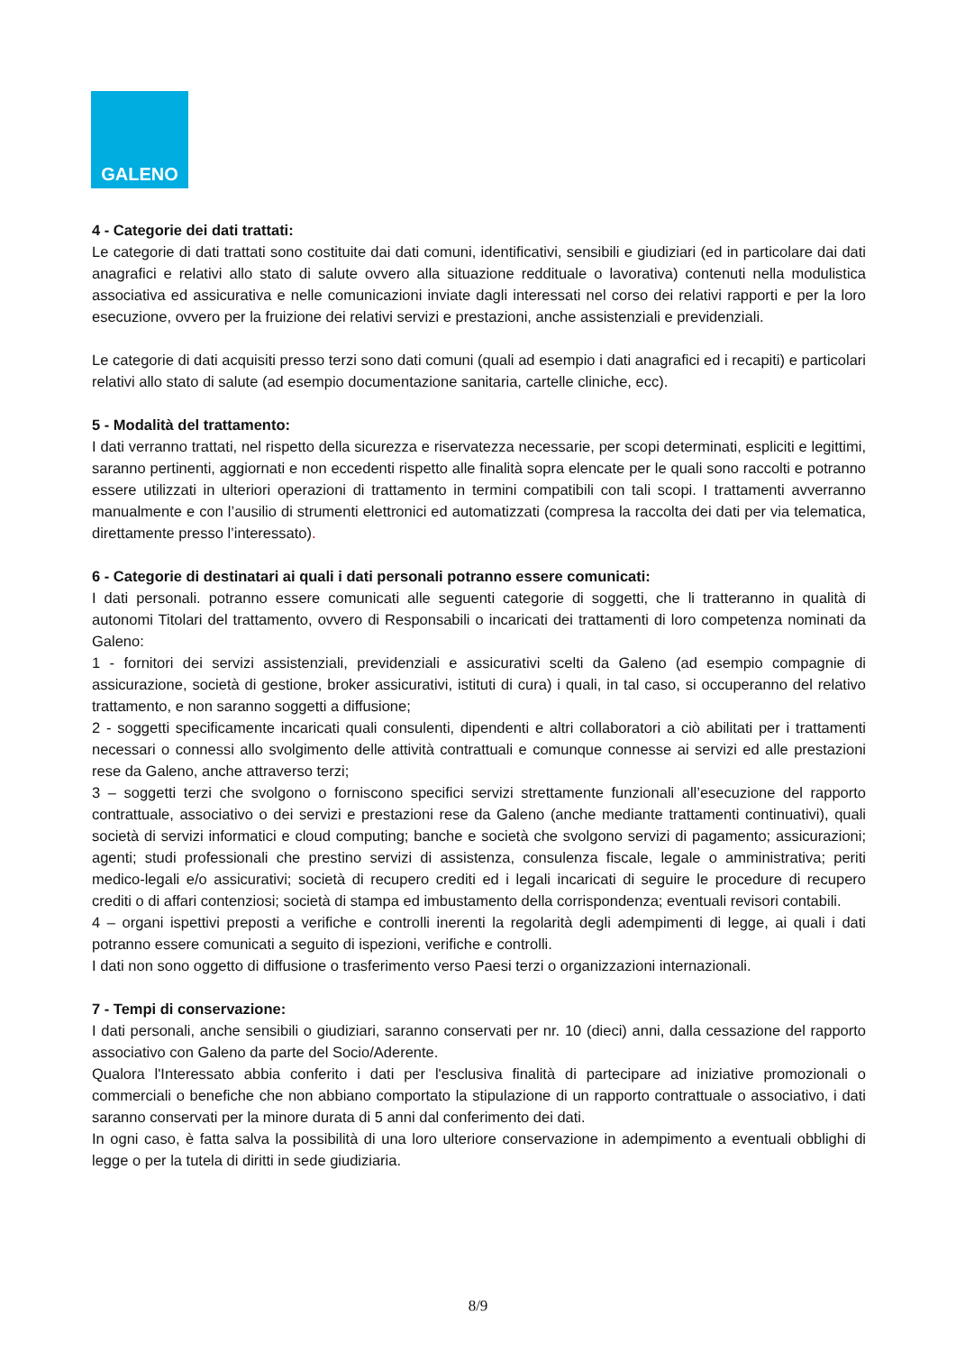GALENO
4 - Categorie dei dati trattati:
Le categorie di dati trattati sono costituite dai dati comuni, identificativi, sensibili e giudiziari (ed in particolare dai dati anagrafici e relativi allo stato di salute ovvero alla situazione reddituale o lavorativa) contenuti nella modulistica associativa ed assicurativa e nelle comunicazioni inviate dagli interessati nel corso dei relativi rapporti e per la loro esecuzione, ovvero per la fruizione dei relativi servizi e prestazioni, anche assistenziali e previdenziali.
Le categorie di dati acquisiti presso terzi sono dati comuni (quali ad esempio i dati anagrafici ed i recapiti) e particolari relativi allo stato di salute (ad esempio documentazione sanitaria, cartelle cliniche, ecc).
5 - Modalità del trattamento:
I dati verranno trattati, nel rispetto della sicurezza e riservatezza necessarie, per scopi determinati, espliciti e legittimi, saranno pertinenti, aggiornati e non eccedenti rispetto alle finalità sopra elencate per le quali sono raccolti e potranno essere utilizzati in ulteriori operazioni di trattamento in termini compatibili con tali scopi. I trattamenti avverranno manualmente e con l’ausilio di strumenti elettronici ed automatizzati (compresa la raccolta dei dati per via telematica, direttamente presso l’interessato).
6 - Categorie di destinatari ai quali i dati personali potranno essere comunicati:
I dati personali. potranno essere comunicati alle seguenti categorie di soggetti, che li tratteranno in qualità di autonomi Titolari del trattamento, ovvero di Responsabili o incaricati dei trattamenti di loro competenza nominati da Galeno:
1 - fornitori dei servizi assistenziali, previdenziali e assicurativi scelti da Galeno (ad esempio compagnie di assicurazione, società di gestione, broker assicurativi, istituti di cura) i quali, in tal caso, si occuperanno del relativo trattamento, e non saranno soggetti a diffusione;
2 - soggetti specificamente incaricati quali consulenti, dipendenti e altri collaboratori a ciò abilitati per i trattamenti necessari o connessi allo svolgimento delle attività contrattuali e comunque connesse ai servizi ed alle prestazioni rese da Galeno, anche attraverso terzi;
3 – soggetti terzi che svolgono o forniscono specifici servizi strettamente funzionali all’esecuzione del rapporto contrattuale, associativo o dei servizi e prestazioni rese da Galeno (anche mediante trattamenti continuativi), quali società di servizi informatici e cloud computing; banche e società che svolgono servizi di pagamento; assicurazioni; agenti; studi professionali che prestino servizi di assistenza, consulenza fiscale, legale o amministrativa; periti medico-legali e/o assicurativi; società di recupero crediti ed i legali incaricati di seguire le procedure di recupero crediti o di affari contenziosi; società di stampa ed imbustamento della corrispondenza; eventuali revisori contabili.
4 – organi ispettivi preposti a verifiche e controlli inerenti la regolarità degli adempimenti di legge, ai quali i dati potranno essere comunicati a seguito di ispezioni, verifiche e controlli.
I dati non sono oggetto di diffusione o trasferimento verso Paesi terzi o organizzazioni internazionali.
7 - Tempi di conservazione:
I dati personali, anche sensibili o giudiziari, saranno conservati per nr. 10 (dieci) anni, dalla cessazione del rapporto associativo con Galeno da parte del Socio/Aderente.
Qualora l'Interessato abbia conferito i dati per l'esclusiva finalità di partecipare ad iniziative promozionali o commerciali o benefiche che non abbiano comportato la stipulazione di un rapporto contrattuale o associativo, i dati saranno conservati per la minore durata di 5 anni dal conferimento dei dati.
In ogni caso, è fatta salva la possibilità di una loro ulteriore conservazione in adempimento a eventuali obblighi di legge o per la tutela di diritti in sede giudiziaria.
8/9